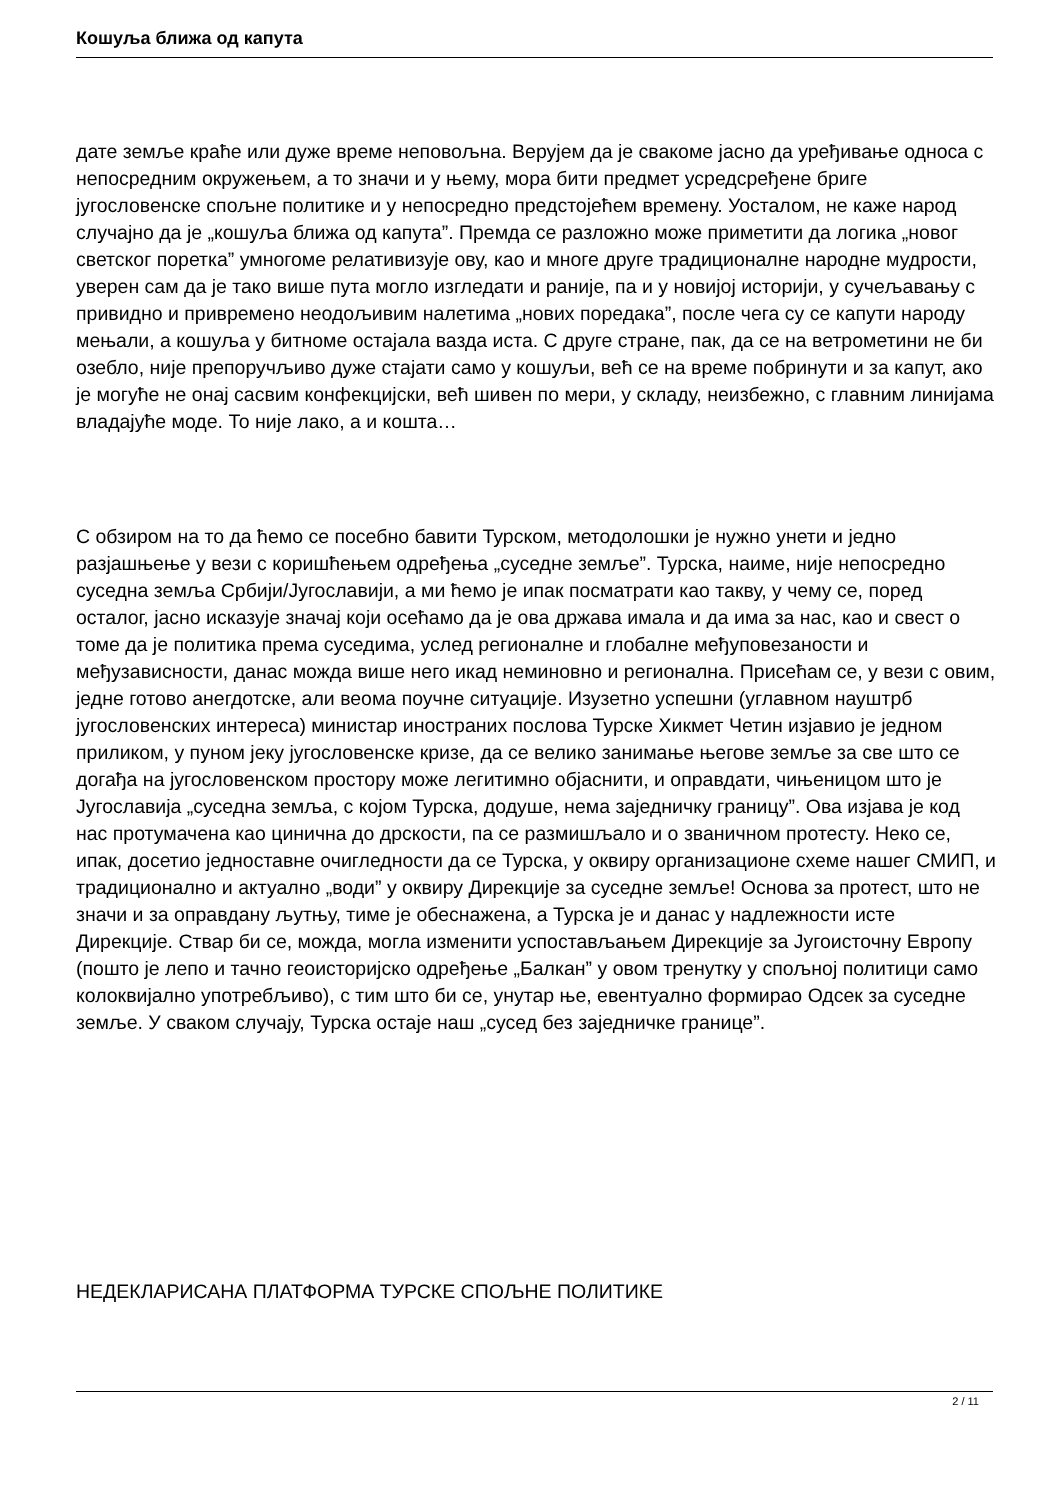Кошуља ближа од капута
дате земље краће или дуже време неповољна. Верујем да је свакоме јасно да уређивање односа с непосредним окружењем, а то значи и у њему, мора бити предмет усредсређене бриге југословенске спољне политике и у непосредно предстојећем времену. Уосталом, не каже народ случајно да је „кошуља ближа од капута”. Премда се разложно може приметити да логика „новог светског поретка” умногоме релативизује ову, као и многе друге традиционалне народне мудрости, уверен сам да је тако више пута могло изгледати и раније, па и у новијој историји, у сучељавању с привидно и привремено неодољивим налетима „нових поредака”, после чега су се капути народу мењали, а кошуља у битноме остајала вазда иста. С друге стране, пак, да се на ветрометини не би озебло, није препоручљиво дуже стајати само у кошуљи, већ се на време побринути и за капут, ако је могуће не онај сасвим конфекцијски, већ шивен по мери, у складу, неизбежно, с главним линијама владајуће моде. То није лако, а и кошта…
С обзиром на то да ћемо се посебно бавити Турском, методолошки је нужно унети и једно разјашњење у вези с коришћењем одређења „суседне земље”. Турска, наиме, није непосредно суседна земља Србији/Југославији, а ми ћемо је ипак посматрати као такву, у чему се, поред осталог, јасно исказује значај који осећамо да је ова држава имала и да има за нас, као и свест о томе да је политика према суседима, услед регионалне и глобалне међуповезаности и међузависности, данас можда више него икад неминовно и регионална. Присећам се, у вези с овим, једне готово анегдотске, али веома поучне ситуације. Изузетно успешни (углавном науштрб југословенских интереса) министар иностраних послова Турске Хикмет Четин изјавио је једном приликом, у пуном јеку југословенске кризе, да се велико занимање његове земље за све што се догађа на југословенском простору може легитимно објаснити, и оправдати, чињеницом што је Југославија „суседна земља, с којом Турска, додуше, нема заједничку границу”. Ова изјава је код нас протумачена као цинична до дрскости, па се размишљало и о званичном протесту. Неко се, ипак, досетио једноставне очигледности да се Турска, у оквиру организационе схеме нашег СМИП, и традиционално и актуално „води” у оквиру Дирекције за суседне земље! Основа за протест, што не значи и за оправдану љутњу, тиме је обеснажена, а Турска је и данас у надлежности исте Дирекције. Ствар би се, можда, могла изменити успостављањем Дирекције за Југоисточну Европу (пошто је лепо и тачно геоисторијско одређење „Балкан” у овом тренутку у спољној политици само колоквијално употребљиво), с тим што би се, унутар ње, евентуално формирао Одсек за суседне земље. У сваком случају, Турска остаје наш „сусед без заједничке границе”.
НЕДЕКЛАРИСАНА ПЛАТФОРМА ТУРСКЕ СПОЉНЕ ПОЛИТИКЕ
2 / 11